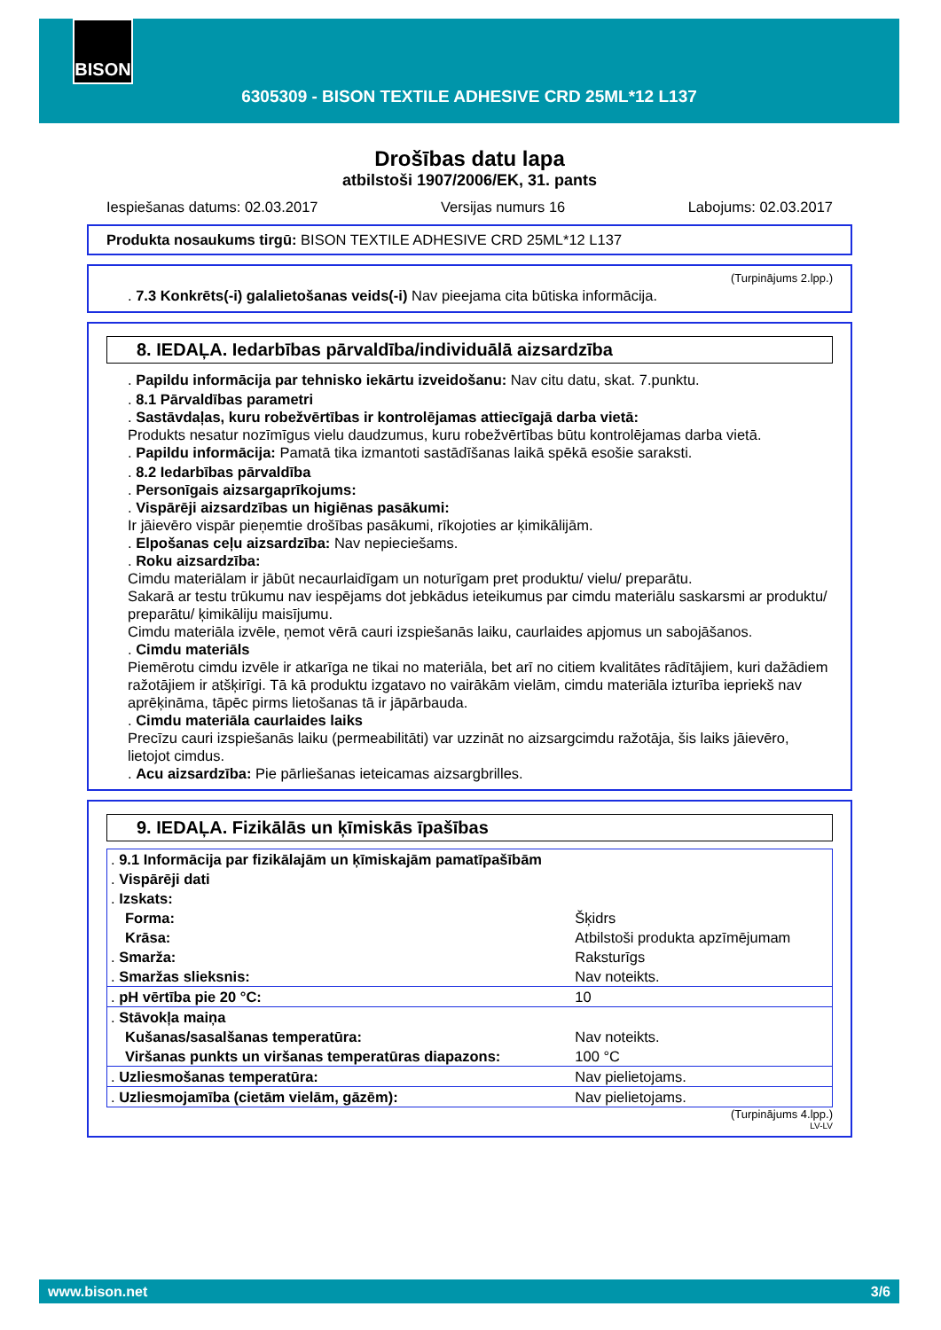BISON
6305309 - BISON TEXTILE ADHESIVE CRD 25ML*12 L137
Drošības datu lapa
atbilstoši 1907/2006/EK, 31. pants
Iespiešanas datums: 02.03.2017 Versijas numurs 16 Labojums: 02.03.2017
Produkta nosaukums tirgū: BISON TEXTILE ADHESIVE CRD 25ML*12 L137
(Turpinājums 2.lpp.)
. 7.3 Konkrēts(-i) galalietošanas veids(-i) Nav pieejama cita būtiska informācija.
8. IEDAĻA. Iedarbības pārvaldība/individuālā aizsardzība
. Papildu informācija par tehnisko iekārtu izveidošanu: Nav citu datu, skat. 7.punktu.
. 8.1 Pārvaldības parametri
. Sastāvdaļas, kuru robežvērtības ir kontrolējamas attiecīgajā darba vietā:
Produkts nesatur nozīmīgus vielu daudzumus, kuru robežvērtības būtu kontrolējamas darba vietā.
. Papildu informācija: Pamatā tika izmantoti sastādīšanas laikā spēkā esošie saraksti.
. 8.2 Iedarbības pārvaldība
. Personīgais aizsargaprīkojums:
. Vispārēji aizsardzības un higiēnas pasākumi:
Ir jāievēro vispār pieņemtie drošības pasākumi, rīkojoties ar ķimikālijām.
. Elpošanas ceļu aizsardzība: Nav nepieciešams.
. Roku aizsardzība:
Cimdu materiālam ir jābūt necaurlaidīgam un noturīgam pret produktu/ vielu/ preparātu.
Sakarā ar testu trūkumu nav iespējams dot jebkādus ieteikumus par cimdu materiālu saskarsmi ar produktu/ preparātu/ ķimikāliju maisījumu.
Cimdu materiāla izvēle, ņemot vērā cauri izspiešanās laiku, caurlaides apjomus un sabojāšanos.
. Cimdu materiāls
Piemērotu cimdu izvēle ir atkarīga ne tikai no materiāla, bet arī no citiem kvalitātes rādītājiem, kuri dažādiem ražotājiem ir atšķirīgi. Tā kā produktu izgatavo no vairākām vielām, cimdu materiāla izturība iepriekš nav aprēķināma, tāpēc pirms lietošanas tā ir jāpārbauda.
. Cimdu materiāla caurlaides laiks
Precīzu cauri izspiešanās laiku (permeabilitāti) var uzzināt no aizsargcimdu ražotāja, šis laiks jāievēro, lietojot cimdus.
. Acu aizsardzība: Pie pārliešanas ieteicamas aizsargbrilles.
9. IEDAĻA. Fizikālās un ķīmiskās īpašības
| . 9.1 Informācija par fizikālajām un ķīmiskajām pamatīpašībām | |
| . Vispārēji dati | |
| . Izskats: | |
| Forma: | Šķidrs |
| Krāsa: | Atbilstoši produkta apzīmējumam |
| . Smarža: | Raksturīgs |
| . Smaržas slieksnis: | Nav noteikts. |
| . pH vērtība pie 20 °C: | 10 |
| . Stāvokļa maiņa | |
| Kušanas/sasalšanas temperatūra: | Nav noteikts. |
| Viršanas punkts un viršanas temperatūras diapazons: | 100 °C |
| . Uzliesmošanas temperatūra: | Nav pielietojams. |
| . Uzliesmojamība (cietām vielām, gāzēm): | Nav pielietojams. |
(Turpinājums 4.lpp.)
LV-LV
www.bison.net 3/6